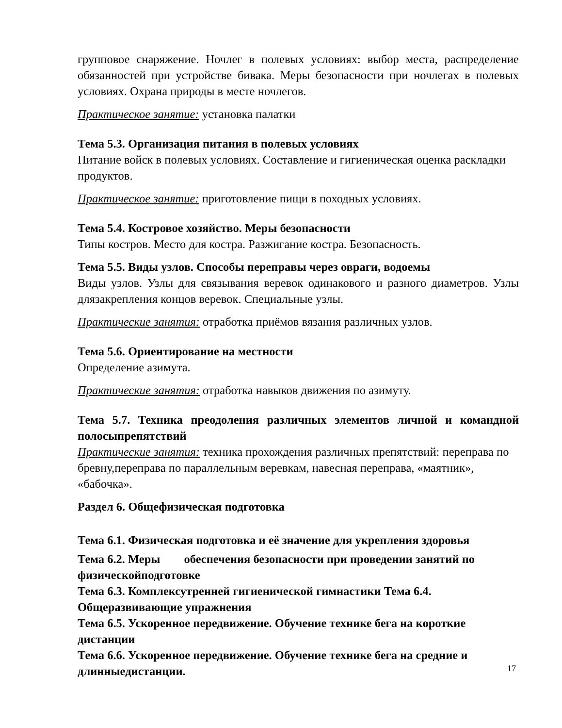групповое снаряжение. Ночлег в полевых условиях: выбор места, распределение обязанностей при устройстве бивака. Меры безопасности при ночлегах в полевых условиях. Охрана природы в месте ночлегов.
Практическое занятие: установка палатки
Тема 5.3. Организация питания в полевых условиях
Питание войск в полевых условиях. Составление и гигиеническая оценка раскладки продуктов.
Практическое занятие: приготовление пищи в походных условиях.
Тема 5.4. Костровое хозяйство. Меры безопасности
Типы костров. Место для костра. Разжигание костра. Безопасность.
Тема 5.5. Виды узлов. Способы переправы через овраги, водоемы
Виды узлов. Узлы для связывания веревок одинакового и разного диаметров. Узлы длязакрепления концов веревок. Специальные узлы.
Практические занятия: отработка приёмов вязания различных узлов.
Тема 5.6. Ориентирование на местности
Определение азимута.
Практические занятия: отработка навыков движения по азимуту.
Тема 5.7. Техника преодоления различных элементов личной и командной полосыпрепятствий
Практические занятия: техника прохождения различных препятствий: переправа по бревну,переправа по параллельным веревкам, навесная переправа, «маятник», «бабочка».
Раздел 6. Общефизическая подготовка
Тема 6.1. Физическая подготовка и её значение для укрепления здоровья
Тема 6.2. Меры обеспечения безопасности при проведении занятий по физическойподготовке
Тема 6.3. Комплексутренней гигиенической гимнастики Тема 6.4. Общеразвивающие упражнения
Тема 6.5. Ускоренное передвижение. Обучение технике бега на короткие дистанции
Тема 6.6. Ускоренное передвижение. Обучение технике бега на средние и длинныедистанции.
17